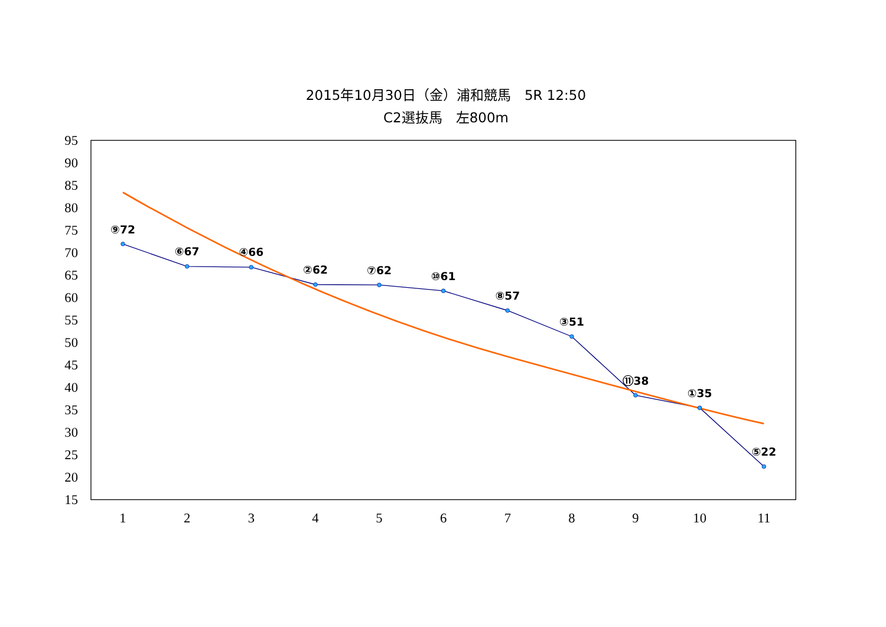2015年10月30日（金）浦和競馬　5R 12:50
C2選抜馬　左800m
95
90
85
80
75
70
65
60
55
50
45
40
35
30
25
20
15
1
2
3
4
5
6
7
8
9
10
11
⑨72
⑥67
④66
②62
⑦62
⑩61
⑧57
③51
⑪38
①35
⑤22